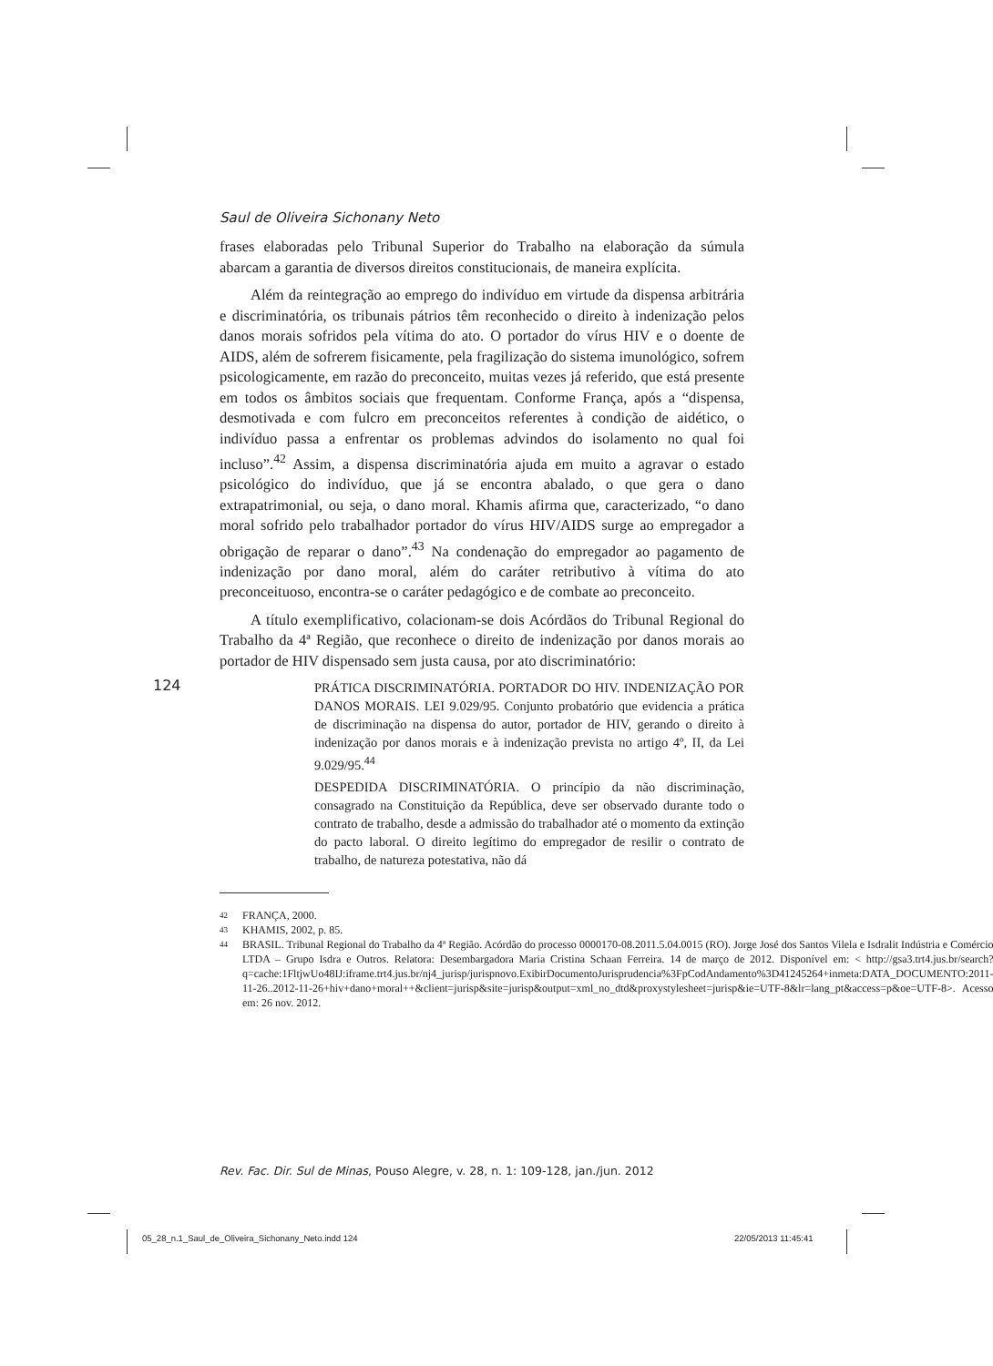Saul de Oliveira Sichonany Neto
frases elaboradas pelo Tribunal Superior do Trabalho na elaboração da súmula abarcam a garantia de diversos direitos constitucionais, de maneira explícita.
Além da reintegração ao emprego do indivíduo em virtude da dispensa arbitrária e discriminatória, os tribunais pátrios têm reconhecido o direito à indenização pelos danos morais sofridos pela vítima do ato. O portador do vírus HIV e o doente de AIDS, além de sofrerem fisicamente, pela fragilização do sistema imunológico, sofrem psicologicamente, em razão do preconceito, muitas vezes já referido, que está presente em todos os âmbitos sociais que frequentam. Conforme França, após a “dispensa, desmotivada e com fulcro em preconceitos referentes à condição de aidético, o indivíduo passa a enfrentar os problemas advindos do isolamento no qual foi incluso”.<sup>42</sup> Assim, a dispensa discriminatória ajuda em muito a agravar o estado psicológico do indivíduo, que já se encontra abalado, o que gera o dano extrapatrimonial, ou seja, o dano moral. Khamis afirma que, caracterizado, “o dano moral sofrido pelo trabalhador portador do vírus HIV/AIDS surge ao empregador a obrigação de reparar o dano”.<sup>43</sup> Na condenação do empregador ao pagamento de indenização por dano moral, além do caráter retributivo à vítima do ato preconceituoso, encontra-se o caráter pedagógico e de combate ao preconceito.
A título exemplificativo, colacionam-se dois Acórdãos do Tribunal Regional do Trabalho da 4ª Região, que reconhece o direito de indenização por danos morais ao portador de HIV dispensado sem justa causa, por ato discriminatório:
PRÁTICA DISCRIMINATÓRIA. PORTADOR DO HIV. INDENIZAÇÃO POR DANOS MORAIS. LEI 9.029/95. Conjunto probatório que evidencia a prática de discriminação na dispensa do autor, portador de HIV, gerando o direito à indenização por danos morais e à indenização prevista no artigo 4º, II, da Lei 9.029/95.<sup>44</sup>
DESPEDIDA DISCRIMINATÓRIA. O princípio da não discriminação, consagrado na Constituição da República, deve ser observado durante todo o contrato de trabalho, desde a admissão do trabalhador até o momento da extinção do pacto laboral. O direito legítimo do empregador de resilir o contrato de trabalho, de natureza potestativa, não dá
42 FRANÇA, 2000.
43 KHAMIS, 2002, p. 85.
44 BRASIL. Tribunal Regional do Trabalho da 4ª Região. Acórdão do processo 0000170-08.2011.5.04.0015 (RO). Jorge José dos Santos Vilela e Isdralit Indústria e Comércio LTDA – Grupo Isdra e Outros. Relatora: Desembargadora Maria Cristina Schaan Ferreira. 14 de março de 2012. Disponível em: < http://gsa3.trt4.jus.br/search?q=cache:1FltjwUo48IJ:iframe.trt4.jus.br/nj4_jurisp/jurispnovo.ExibirDocumentoJurisprudencia%3FpCodAndamento%3D41245264+inmeta:DATA_DOCUMENTO:2011-11-26..2012-11-26+hiv+dano+moral++&client=jurisp&site=jurisp&output=xml_no_dtd&proxystylesheet=jurisp&ie=UTF-8&lr=lang_pt&access=p&oe=UTF-8>. Acesso em: 26 nov. 2012.
124
Rev. Fac. Dir. Sul de Minas, Pouso Alegre, v. 28, n. 1: 109-128, jan./jun. 2012
05_28_n.1_Saul_de_Oliveira_Sichonany_Neto.indd 124
22/05/2013 11:45:41